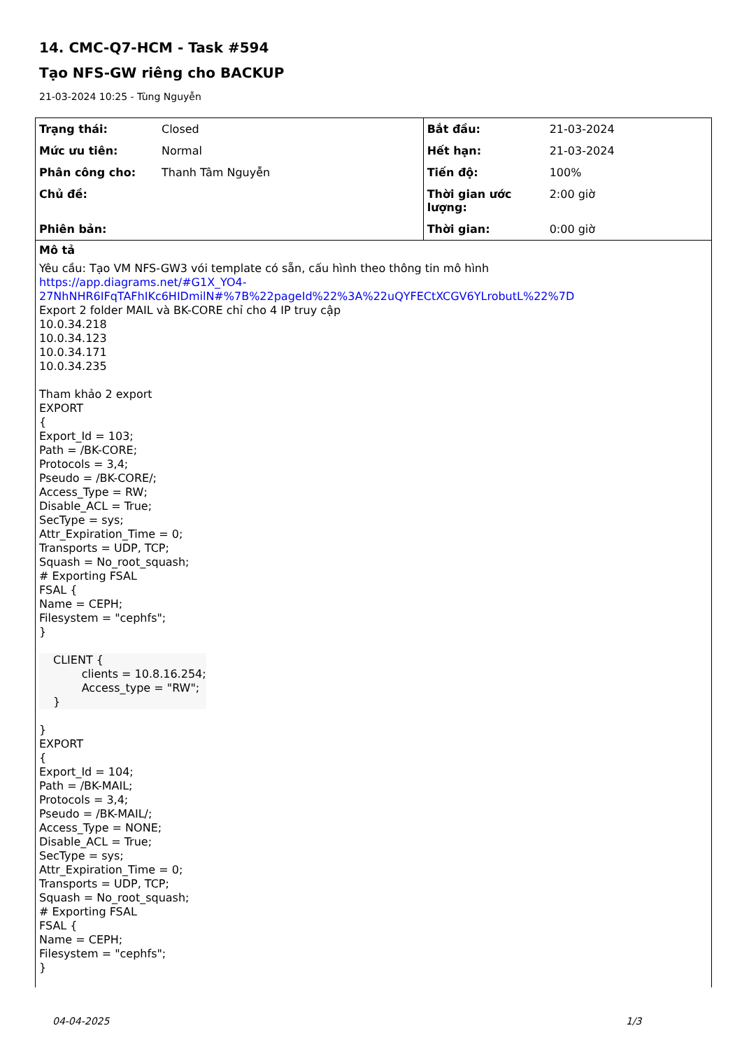14. CMC-Q7-HCM - Task #594
Tạo NFS-GW riêng cho BACKUP
21-03-2024 10:25 - Tùng Nguyễn
| Trạng thái: | Closed | Bắt đầu: | 21-03-2024 |
| Mức ưu tiên: | Normal | Hết hạn: | 21-03-2024 |
| Phân công cho: | Thanh Tâm Nguyễn | Tiến độ: | 100% |
| Chủ đề: | | Thời gian ước lượng: | 2:00 giờ |
| Phiên bản: | | Thời gian: | 0:00 giờ |
Mô tả
Yêu cầu: Tạo VM NFS-GW3 vói template có sẵn, cấu hình theo thông tin mô hình
https://app.diagrams.net/#G1X_YO4-27NhNHR6IFqTAFhIKc6HIDmilN#%7B%22pageId%22%3A%22uQYFECtXCGV6YLrobutL%22%7D
Export 2 folder MAIL và BK-CORE chỉ cho 4 IP truy cập
10.0.34.218
10.0.34.123
10.0.34.171
10.0.34.235
Tham khảo 2 export
EXPORT
{
Export_Id = 103;
Path = /BK-CORE;
Protocols = 3,4;
Pseudo = /BK-CORE/;
Access_Type = RW;
Disable_ACL = True;
SecType = sys;
Attr_Expiration_Time = 0;
Transports = UDP, TCP;
Squash = No_root_squash;
# Exporting FSAL
FSAL {
Name = CEPH;
Filesystem = "cephfs";
}
CLIENT {
clients = 10.8.16.254;
Access_type = "RW";
}
}
EXPORT
{
Export_Id = 104;
Path = /BK-MAIL;
Protocols = 3,4;
Pseudo = /BK-MAIL/;
Access_Type = NONE;
Disable_ACL = True;
SecType = sys;
Attr_Expiration_Time = 0;
Transports = UDP, TCP;
Squash = No_root_squash;
# Exporting FSAL
FSAL {
Name = CEPH;
Filesystem = "cephfs";
}
04-04-2025 1/3